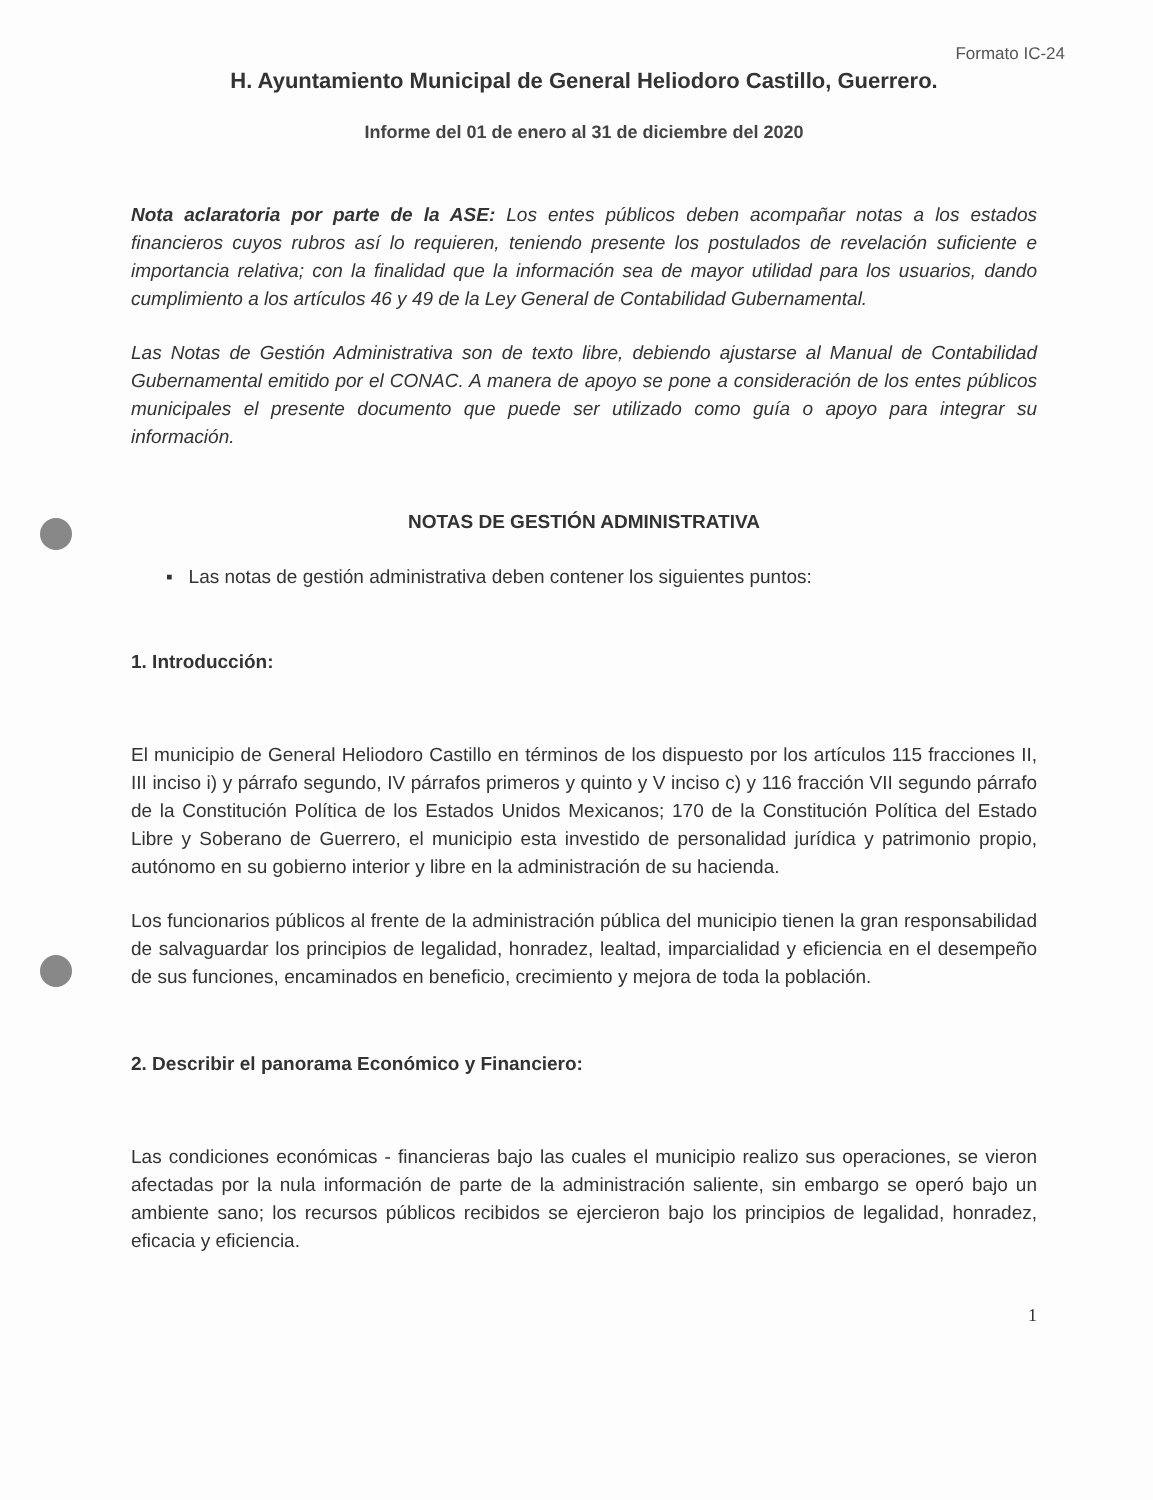Formato IC-24
H. Ayuntamiento Municipal de General Heliodoro Castillo, Guerrero.
Informe del 01 de enero al 31 de diciembre del 2020
Nota aclaratoria por parte de la ASE: Los entes públicos deben acompañar notas a los estados financieros cuyos rubros así lo requieren, teniendo presente los postulados de revelación suficiente e importancia relativa; con la finalidad que la información sea de mayor utilidad para los usuarios, dando cumplimiento a los artículos 46 y 49 de la Ley General de Contabilidad Gubernamental.
Las Notas de Gestión Administrativa son de texto libre, debiendo ajustarse al Manual de Contabilidad Gubernamental emitido por el CONAC. A manera de apoyo se pone a consideración de los entes públicos municipales el presente documento que puede ser utilizado como guía o apoyo para integrar su información.
NOTAS DE GESTIÓN ADMINISTRATIVA
▪ Las notas de gestión administrativa deben contener los siguientes puntos:
1. Introducción:
El municipio de General Heliodoro Castillo en términos de los dispuesto por los artículos 115 fracciones II, III inciso i) y párrafo segundo, IV párrafos primeros y quinto y V inciso c) y 116 fracción VII segundo párrafo de la Constitución Política de los Estados Unidos Mexicanos; 170 de la Constitución Política del Estado Libre y Soberano de Guerrero, el municipio esta investido de personalidad jurídica y patrimonio propio, autónomo en su gobierno interior y libre en la administración de su hacienda.
Los funcionarios públicos al frente de la administración pública del municipio tienen la gran responsabilidad de salvaguardar los principios de legalidad, honradez, lealtad, imparcialidad y eficiencia en el desempeño de sus funciones, encaminados en beneficio, crecimiento y mejora de toda la población.
2. Describir el panorama Económico y Financiero:
Las condiciones económicas - financieras bajo las cuales el municipio realizo sus operaciones, se vieron afectadas por la nula información de parte de la administración saliente, sin embargo se operó bajo un ambiente sano; los recursos públicos recibidos se ejercieron bajo los principios de legalidad, honradez, eficacia y eficiencia.
1